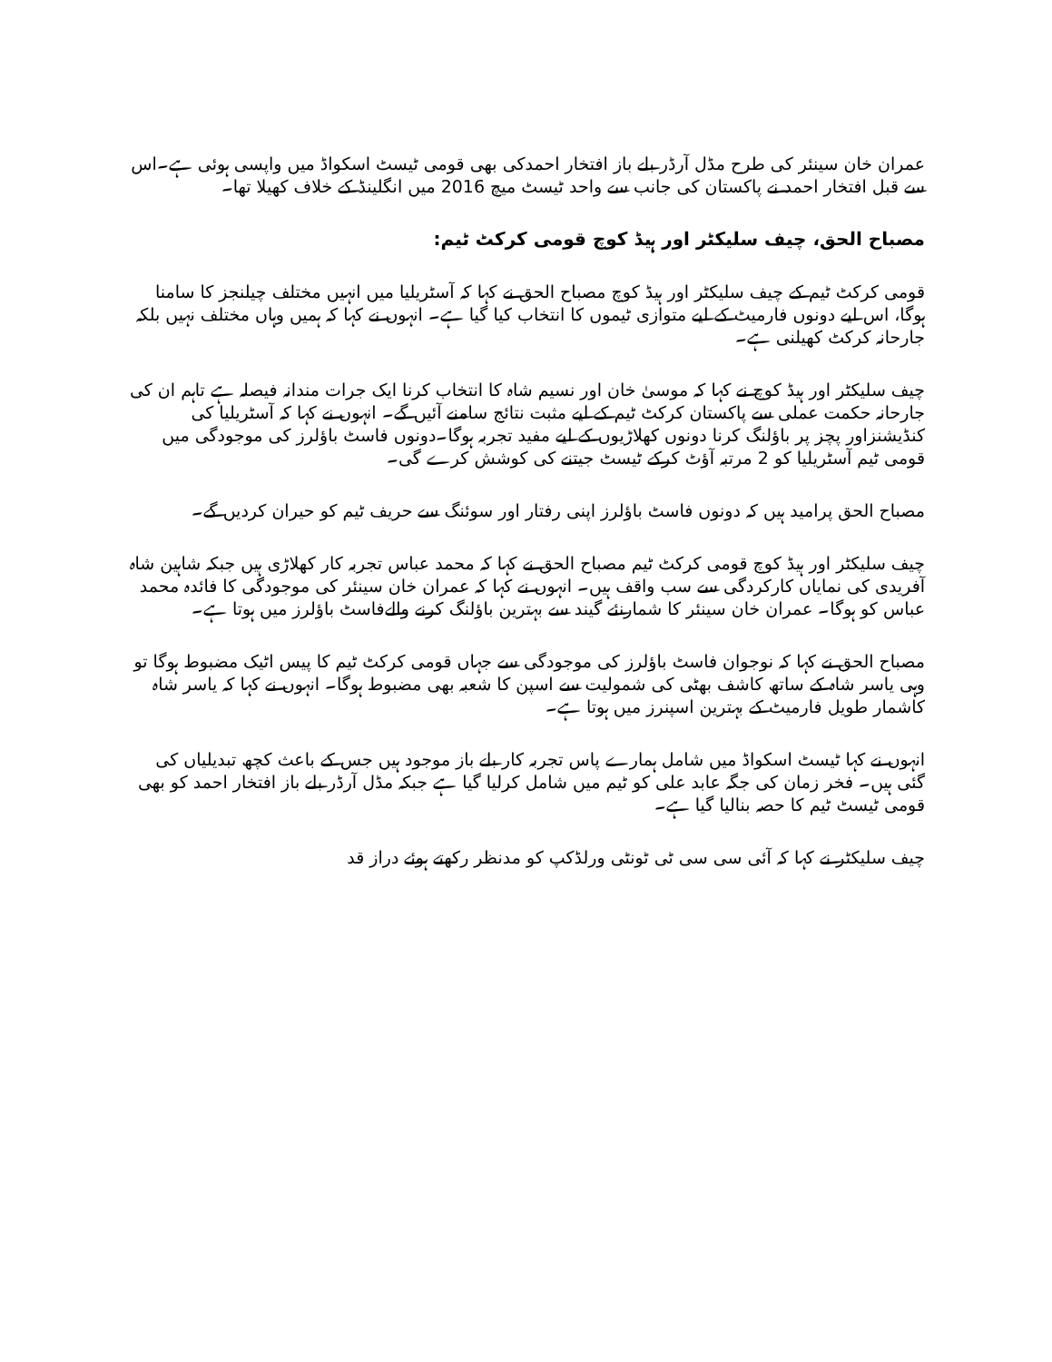عمران خان سینئر کی طرح مڈل آرڈر بلے باز افتخار احمدکی بھی قومی ٹیسٹ اسکواڈ میں واپسی ہوئی ہے۔اس سے قبل افتخار احمد نے پاکستان کی جانب سے واحد ٹیسٹ میچ 2016 میں انگلینڈ کے خلاف کھیلا تھا۔
مصباح الحق، چیف سلیکٹر اور ہیڈ کوچ قومی کرکٹ ٹیم:
قومی کرکٹ ٹیم کے چیف سلیکٹر اور ہیڈ کوچ مصباح الحق نے کہا کہ آسٹریلیا میں انہیں مختلف چیلنجز کا سامنا ہوگا، اس لیے دونوں فارمیٹ کے لیے متوازی ٹیموں کا انتخاب کیا گیا ہے۔ انہوں نے کہا کہ ہمیں وہاں مختلف نہیں بلکہ جارحانہ کرکٹ کھیلنی ہے۔
چیف سلیکٹر اور ہیڈ کوچ نے کہا کہ موسیٰ خان اور نسیم شاہ کا انتخاب کرنا ایک جرات مندانہ فیصلہ ہے تاہم ان کی جارحانہ حکمت عملی سے پاکستان کرکٹ ٹیم کے لیے مثبت نتائج سامنے آئیں گے۔ انہوں نے کہا کہ آسٹریلیا کی کنڈیشنزاور پچز پر باؤلنگ کرنا دونوں کھلاڑیوں کے لیے مفید تجربہ ہوگا۔دونوں فاسٹ باؤلرز کی موجودگی میں قومی ٹیم آسٹریلیا کو 2 مرتبہ آؤٹ کرکے ٹیسٹ جیتنے کی کوشش کرے گی۔
مصباح الحق پرامید ہیں کہ دونوں فاسٹ باؤلرز اپنی رفتار اور سوئنگ سے حریف ٹیم کو حیران کردیں گے۔
چیف سلیکٹر اور ہیڈ کوچ قومی کرکٹ ٹیم مصباح الحق نے کہا کہ محمد عباس تجربہ کار کھلاڑی ہیں جبکہ شاہین شاہ آفریدی کی نمایاں کارکردگی سے سب واقف ہیں۔ انہوں نے کہا کہ عمران خان سینئر کی موجودگی کا فائدہ محمد عباس کو ہوگا۔ عمران خان سینئر کا شمارنئے گیند سے بہترین باؤلنگ کرنے والےفاسٹ باؤلرز میں ہوتا ہے۔
مصباح الحق نے کہا کہ نوجوان فاسٹ باؤلرز کی موجودگی سے جہاں قومی کرکٹ ٹیم کا پیس اٹیک مضبوط ہوگا تو وہی یاسر شاہ کے ساتھ کاشف بھٹی کی شمولیت سے اسپن کا شعبہ بھی مضبوط ہوگا۔ انہوں نے کہا کہ یاسر شاہ کاشمار طویل فارمیٹ کے بہترین اسپنرز میں ہوتا ہے۔
انہوں نے کہا ٹیسٹ اسکواڈ میں شامل ہمارے پاس تجربہ کار بلے باز موجود ہیں جس کے باعث کچھ تبدیلیاں کی گئی ہیں۔ فخر زمان کی جگہ عابد علی کو ٹیم میں شامل کرلیا گیا ہے جبکہ مڈل آرڈر بلے باز افتخار احمد کو بھی قومی ٹیسٹ ٹیم کا حصہ بنالیا گیا ہے۔
چیف سلیکٹر نے کہا کہ آئی سی سی ٹی ٹونٹی ورلڈکپ کو مدنظر رکھتے ہوئے دراز قد